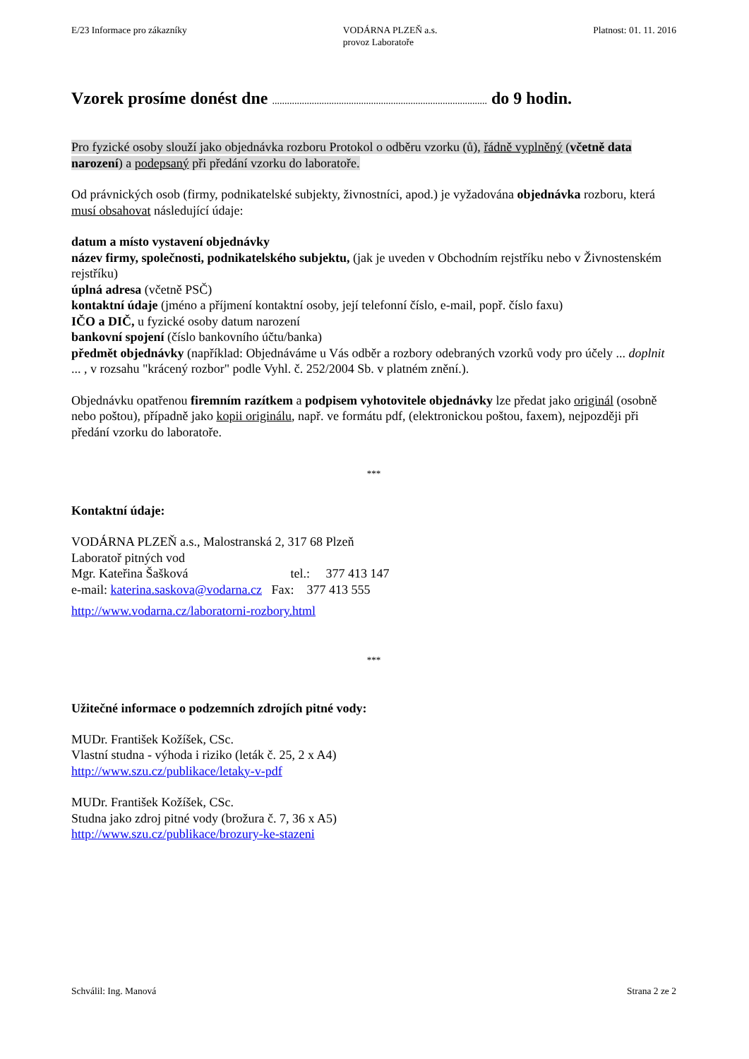E/23 Informace pro zákazníky VODÁRNA PLZEŇ a.s.
provoz Laboratoře
Platnost: 01. 11. 2016
Vzorek prosíme donést dne ....................................................................................... do 9 hodin.
Pro fyzické osoby slouží jako objednávka rozboru Protokol o odběru vzorku (ů), řádně vyplněný (včetně data narození) a podepsaný při předání vzorku do laboratoře.
Od právnických osob (firmy, podnikatelské subjekty, živnostníci, apod.) je vyžadována objednávka rozboru, která musí obsahovat následující údaje:
datum a místo vystavení objednávky
název firmy, společnosti, podnikatelského subjektu, (jak je uveden v Obchodním rejstříku nebo v Živnostenském rejstříku)
úplná adresa (včetně PSČ)
kontaktní údaje (jméno a příjmení kontaktní osoby, její telefonní číslo, e-mail, popř. číslo faxu)
IČO a DIČ, u fyzické osoby datum narození
bankovní spojení (číslo bankovního účtu/banka)
předmět objednávky (například: Objednáváme u Vás odběr a rozbory odebraných vzorků vody pro účely ... doplnit ... , v rozsahu "krácený rozbor" podle Vyhl. č. 252/2004 Sb. v platném znění.).
Objednávku opatřenou firemním razítkem a podpisem vyhotovitele objednávky lze předat jako originál (osobně nebo poštou), případně jako kopii originálu, např. ve formátu pdf, (elektronickou poštou, faxem), nejpozději při předání vzorku do laboratoře.
***
Kontaktní údaje:
VODÁRNA PLZEŇ a.s., Malostranská 2, 317 68 Plzeň
Laboratoř pitných vod
Mgr. Kateřina Šašková tel.: 377 413 147
e-mail: katerina.saskova@vodarna.cz Fax: 377 413 555
http://www.vodarna.cz/laboratorni-rozbory.html
***
Užitečné informace o podzemních zdrojích pitné vody:
MUDr. František Kožíšek, CSc.
Vlastní studna - výhoda i riziko (leták č. 25, 2 x A4)
http://www.szu.cz/publikace/letaky-v-pdf
MUDr. František Kožíšek, CSc.
Studna jako zdroj pitné vody (brožura č. 7, 36 x A5)
http://www.szu.cz/publikace/brozury-ke-stazeni
Schválil: Ing. Manová Strana 2 ze 2